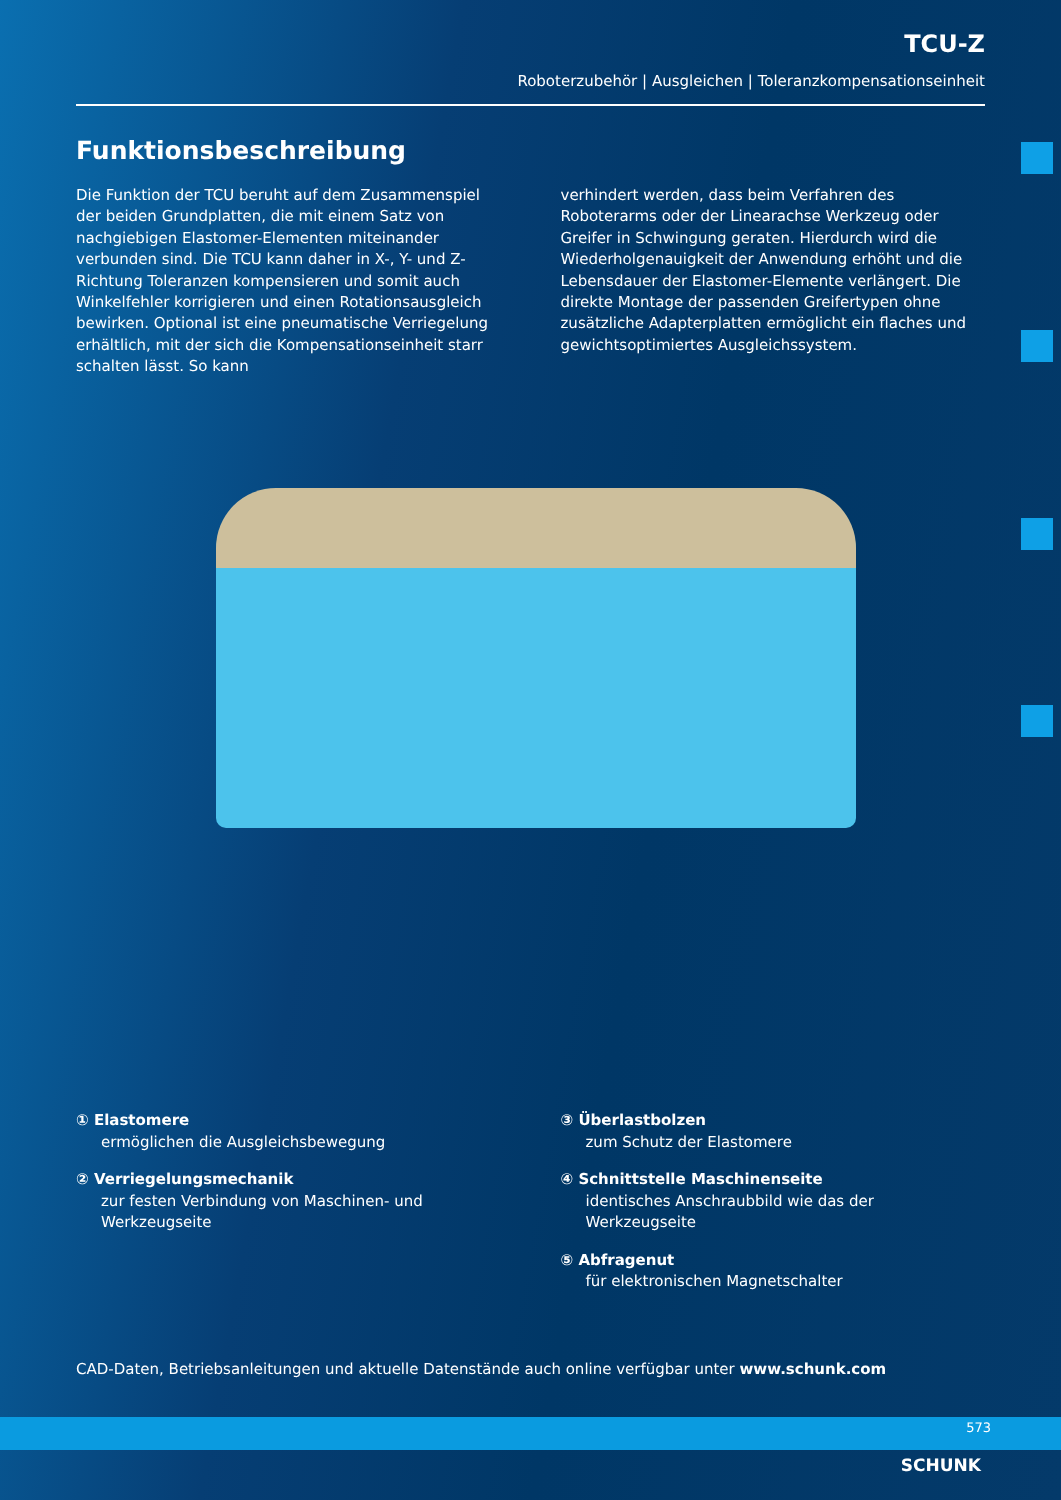TCU-Z
Roboterzubehör | Ausgleichen | Toleranzkompensationseinheit
Funktionsbeschreibung
Die Funktion der TCU beruht auf dem Zusammenspiel der beiden Grundplatten, die mit einem Satz von nachgiebigen Elastomer-Elementen miteinander verbunden sind. Die TCU kann daher in X-, Y- und Z-Richtung Toleranzen kompensieren und somit auch Winkelfehler korrigieren und einen Rotationsausgleich bewirken. Optional ist eine pneumatische Verriegelung erhältlich, mit der sich die Kompensationseinheit starr schalten lässt. So kann
verhindert werden, dass beim Verfahren des Roboterarms oder der Linearachse Werkzeug oder Greifer in Schwingung geraten. Hierdurch wird die Wiederholgenauigkeit der Anwendung erhöht und die Lebensdauer der Elastomer-Elemente verlängert. Die direkte Montage der passenden Greifertypen ohne zusätzliche Adapterplatten ermöglicht ein flaches und gewichtsoptimiertes Ausgleichssystem.
① Elastomere
ermöglichen die Ausgleichsbewegung
② Verriegelungsmechanik
zur festen Verbindung von Maschinen- und Werkzeugseite
③ Überlastbolzen
zum Schutz der Elastomere
④ Schnittstelle Maschinenseite
identisches Anschraubbild wie das der Werkzeugseite
⑤ Abfragenut
für elektronischen Magnetschalter
CAD-Daten, Betriebsanleitungen und aktuelle Datenstände auch online verfügbar unter www.schunk.com
573
SCHUNK